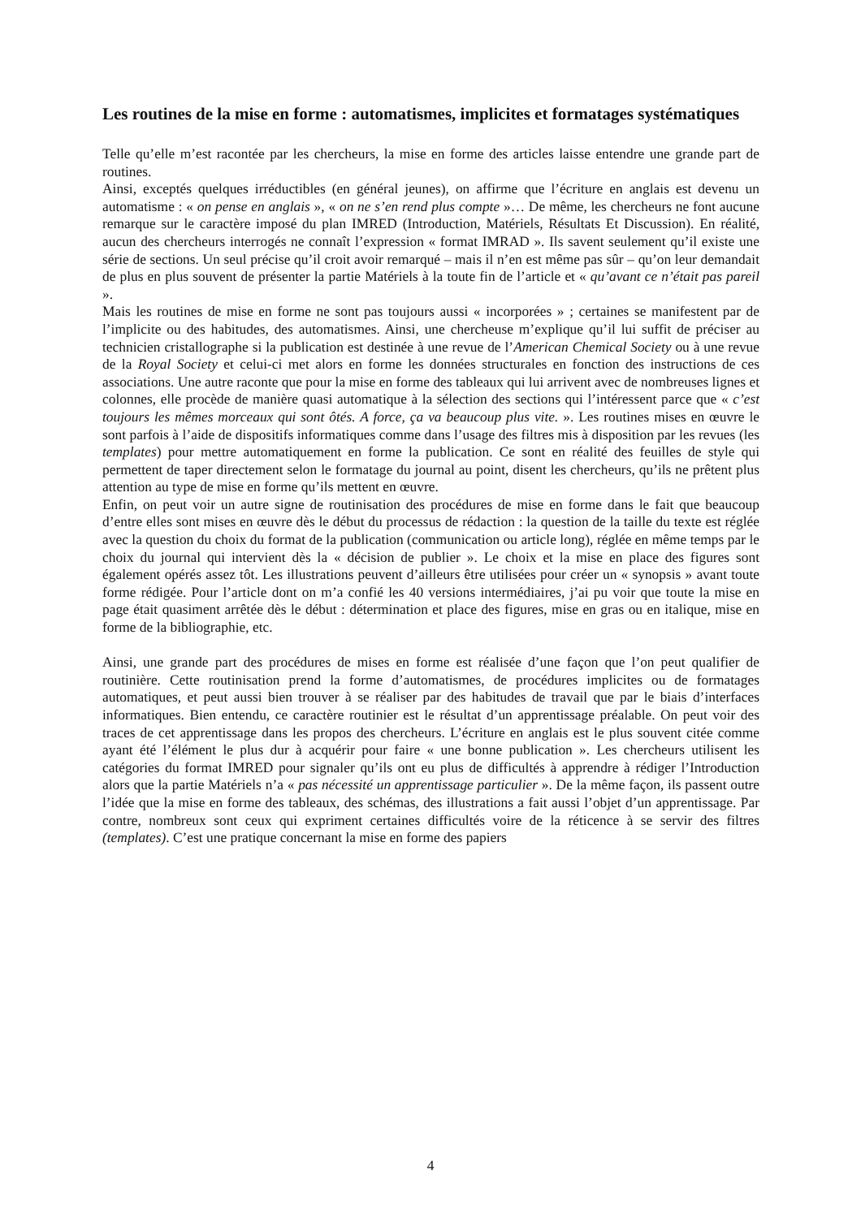Les routines de la mise en forme : automatismes, implicites et formatages systématiques
Telle qu’elle m’est racontée par les chercheurs, la mise en forme des articles laisse entendre une grande part de routines.
Ainsi, exceptés quelques irréductibles (en général jeunes), on affirme que l’écriture en anglais est devenu un automatisme : « on pense en anglais », « on ne s’en rend plus compte »… De même, les chercheurs ne font aucune remarque sur le caractère imposé du plan IMRED (Introduction, Matériels, Résultats Et Discussion). En réalité, aucun des chercheurs interrogés ne connaît l’expression « format IMRAD ». Ils savent seulement qu’il existe une série de sections. Un seul précise qu’il croit avoir remarqué – mais il n’en est même pas sûr – qu’on leur demandait de plus en plus souvent de présenter la partie Matériels à la toute fin de l’article et « qu’avant ce n’était pas pareil ».
Mais les routines de mise en forme ne sont pas toujours aussi « incorporées » ; certaines se manifestent par de l’implicite ou des habitudes, des automatismes. Ainsi, une chercheuse m’explique qu’il lui suffit de préciser au technicien cristallographe si la publication est destinée à une revue de l’American Chemical Society ou à une revue de la Royal Society et celui-ci met alors en forme les données structurales en fonction des instructions de ces associations. Une autre raconte que pour la mise en forme des tableaux qui lui arrivent avec de nombreuses lignes et colonnes, elle procède de manière quasi automatique à la sélection des sections qui l’intéressent parce que « c’est toujours les mêmes morceaux qui sont ôtés. A force, ça va beaucoup plus vite. ». Les routines mises en œuvre le sont parfois à l’aide de dispositifs informatiques comme dans l’usage des filtres mis à disposition par les revues (les templates) pour mettre automatiquement en forme la publication. Ce sont en réalité des feuilles de style qui permettent de taper directement selon le formatage du journal au point, disent les chercheurs, qu’ils ne prêtent plus attention au type de mise en forme qu’ils mettent en œuvre.
Enfin, on peut voir un autre signe de routinisation des procédures de mise en forme dans le fait que beaucoup d’entre elles sont mises en œuvre dès le début du processus de rédaction : la question de la taille du texte est réglée avec la question du choix du format de la publication (communication ou article long), réglée en même temps par le choix du journal qui intervient dès la « décision de publier ». Le choix et la mise en place des figures sont également opérés assez tôt. Les illustrations peuvent d’ailleurs être utilisées pour créer un « synopsis » avant toute forme rédigée. Pour l’article dont on m’a confié les 40 versions intermédiaires, j’ai pu voir que toute la mise en page était quasiment arrêtée dès le début : détermination et place des figures, mise en gras ou en italique, mise en forme de la bibliographie, etc.
Ainsi, une grande part des procédures de mises en forme est réalisée d’une façon que l’on peut qualifier de routinière. Cette routinisation prend la forme d’automatismes, de procédures implicites ou de formatages automatiques, et peut aussi bien trouver à se réaliser par des habitudes de travail que par le biais d’interfaces informatiques. Bien entendu, ce caractère routinier est le résultat d’un apprentissage préalable. On peut voir des traces de cet apprentissage dans les propos des chercheurs. L’écriture en anglais est le plus souvent citée comme ayant été l’élément le plus dur à acquérir pour faire « une bonne publication ». Les chercheurs utilisent les catégories du format IMRED pour signaler qu’ils ont eu plus de difficultés à apprendre à rédiger l’Introduction alors que la partie Matériels n’a « pas nécessité un apprentissage particulier ». De la même façon, ils passent outre l’idée que la mise en forme des tableaux, des schémas, des illustrations a fait aussi l’objet d’un apprentissage. Par contre, nombreux sont ceux qui expriment certaines difficultés voire de la réticence à se servir des filtres (templates). C’est une pratique concernant la mise en forme des papiers
4